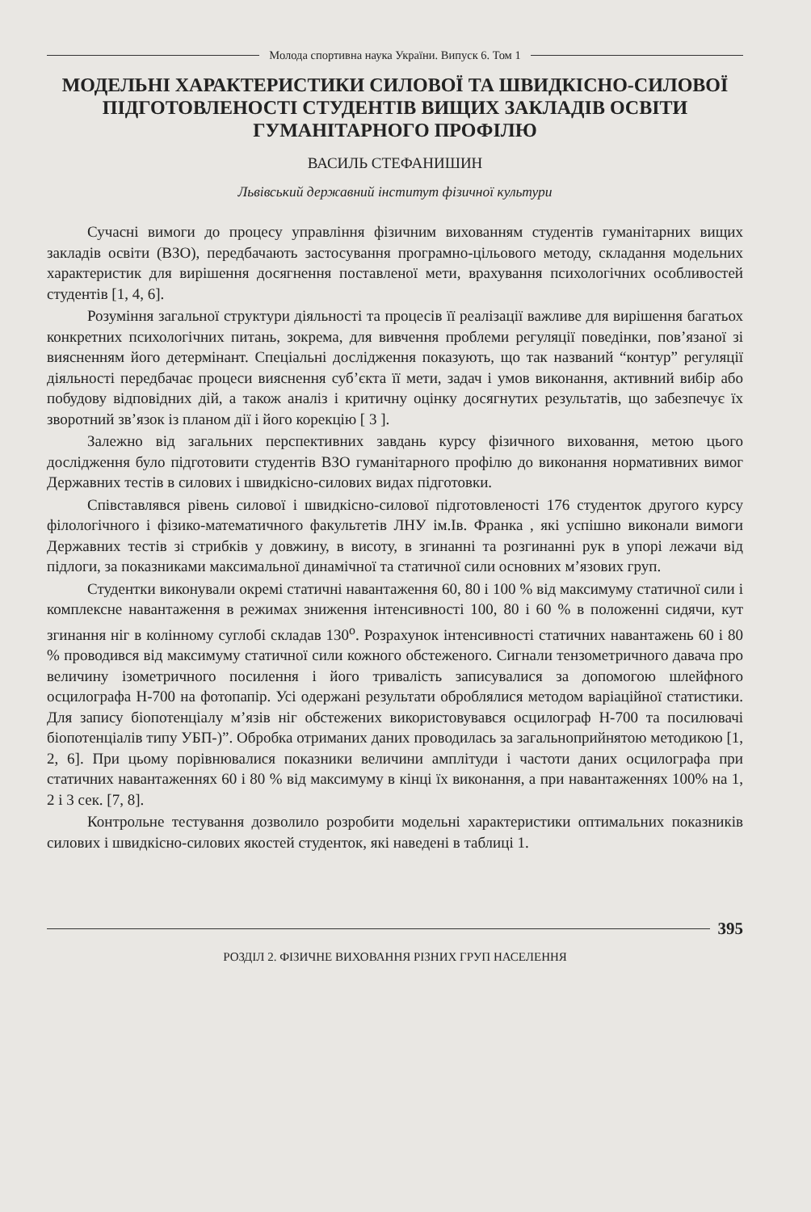Молода спортивна наука України. Випуск 6. Том 1
МОДЕЛЬНІ ХАРАКТЕРИСТИКИ СИЛОВОЇ ТА ШВИДКІСНО-СИЛОВОЇ ПІДГОТОВЛЕНОСТІ СТУДЕНТІВ ВИЩИХ ЗАКЛАДІВ ОСВІТИ ГУМАНІТАРНОГО ПРОФІЛЮ
ВАСИЛЬ СТЕФАНИШИН
Львівський державний інститут фізичної культури
Сучасні вимоги до процесу управління фізичним вихованням студентів гуманітарних вищих закладів освіти (ВЗО), передбачають застосування програмно-цільового методу, складання модельних характеристик для вирішення досягнення поставленої мети, врахування психологічних особливостей студентів [1, 4, 6].
Розуміння загальної структури діяльності та процесів її реалізації важливе для вирішення багатьох конкретних психологічних питань, зокрема, для вивчення проблеми регуляції поведінки, пов’язаної зі виясненням його детермінант. Спеціальні дослідження показують, що так названий “контур” регуляції діяльності передбачає процеси вияснення суб’єкта її мети, задач і умов виконання, активний вибір або побудову відповідних дій, а також аналіз і критичну оцінку досягнутих результатів, що забезпечує їх зворотний зв’язок із планом дії і його корекцію [ 3 ].
Залежно від загальних перспективних завдань курсу фізичного виховання, метою цього дослідження було підготовити студентів ВЗО гуманітарного профілю до виконання нормативних вимог Державних тестів в силових і швидкісно-силових видах підготовки.
Співставлявся рівень силової і швидкісно-силової підготовленості 176 студенток другого курсу філологічного і фізико-математичного факультетів ЛНУ ім.Ів. Франка , які успішно виконали вимоги Державних тестів зі стрибків у довжину, в висоту, в згинанні та розгинанні рук в упорі лежачи від підлоги, за показниками максимальної динамічної та статичної сили основних м’язових груп.
Студентки виконували окремі статичні навантаження 60, 80 і 100 % від максимуму статичної сили і комплексне навантаження в режимах зниження інтенсивності 100, 80 і 60 % в положенні сидячи, кут згинання ніг в колінному суглобі складав 130<sup>о</sup>. Розрахунок інтенсивності статичних навантажень 60 і 80 % проводився від максимуму статичної сили кожного обстеженого. Сигнали тензометричного давача про величину ізометричного посилення і його тривалість записувалися за допомогою шлейфного осцилографа Н-700 на фотопапір. Усі одержані результати оброблялися методом варіаційної статистики. Для запису біопотенціалу м’язів ніг обстежених використовувався осцилограф Н-700 та посилювачі біопотенціалів типу УБП-)”. Обробка отриманих даних проводилась за загальноприйнятою методикою [1, 2, 6]. При цьому порівнювалися показники величини амплітуди і частоти даних осцилографа при статичних навантаженнях 60 і 80 % від максимуму в кінці їх виконання, а при навантаженнях 100% на 1, 2 і 3 сек. [7, 8].
Контрольне тестування дозволило розробити модельні характеристики оптимальних показників силових і швидкісно-силових якостей студенток, які наведені в таблиці 1.
395
РОЗДІЛ 2. ФІЗИЧНЕ ВИХОВАННЯ РІЗНИХ ГРУП НАСЕЛЕННЯ